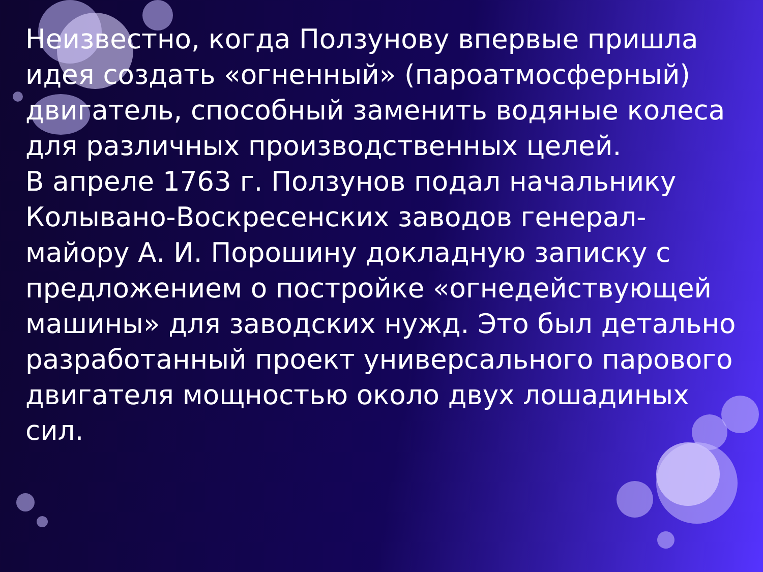Неизвестно, когда Ползунову впервые пришла идея создать «огненный» (пароатмосферный) двигатель, способный заменить водяные колеса для различных производственных целей.
В апреле 1763 г. Ползунов подал начальнику Колывано-Воскресенских заводов генерал-майору А. И. Порошину докладную записку с предложением о постройке «огнедействующей машины» для заводских нужд. Это был детально разработанный проект универсального парового двигателя мощностью около двух лошадиных сил.